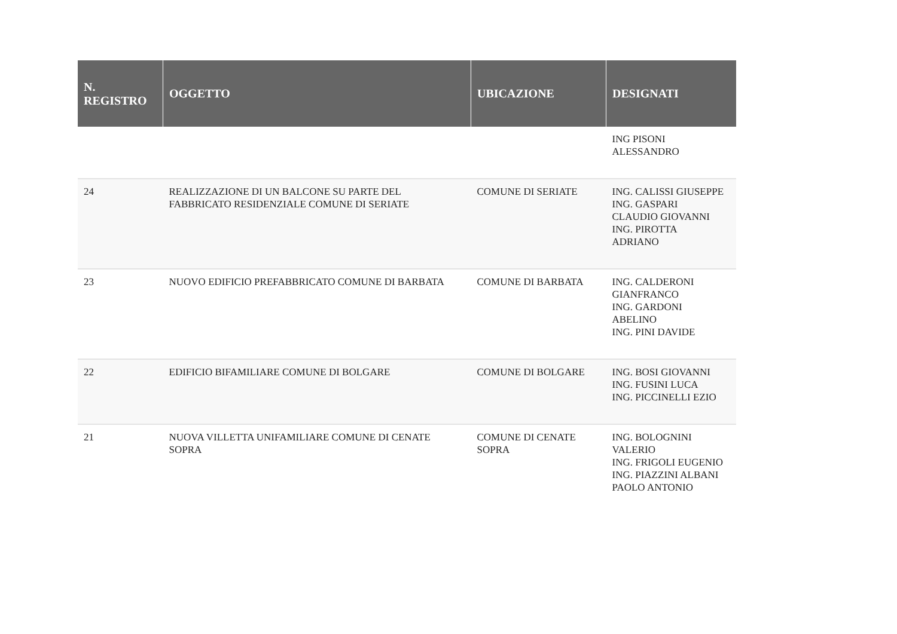| N. REGISTRO | OGGETTO | UBICAZIONE | DESIGNATI |
| --- | --- | --- | --- |
| | | | ING PISONI ALESSANDRO |
| 24 | REALIZZAZIONE DI UN BALCONE SU PARTE DEL FABBRICATO RESIDENZIALE COMUNE DI SERIATE | COMUNE DI SERIATE | ING. CALISSI GIUSEPPE ING. GASPARI CLAUDIO GIOVANNI ING. PIROTTA ADRIANO |
| 23 | NUOVO EDIFICIO PREFABBRICATO COMUNE DI BARBATA | COMUNE DI BARBATA | ING. CALDERONI GIANFRANCO ING. GARDONI ABELINO ING. PINI DAVIDE |
| 22 | EDIFICIO BIFAMILIARE COMUNE DI BOLGARE | COMUNE DI BOLGARE | ING. BOSI GIOVANNI ING. FUSINI LUCA ING. PICCINELLI EZIO |
| 21 | NUOVA VILLETTA UNIFAMILIARE COMUNE DI CENATE SOPRA | COMUNE DI CENATE SOPRA | ING. BOLOGNINI VALERIO ING. FRIGOLI EUGENIO ING. PIAZZINI ALBANI PAOLO ANTONIO |